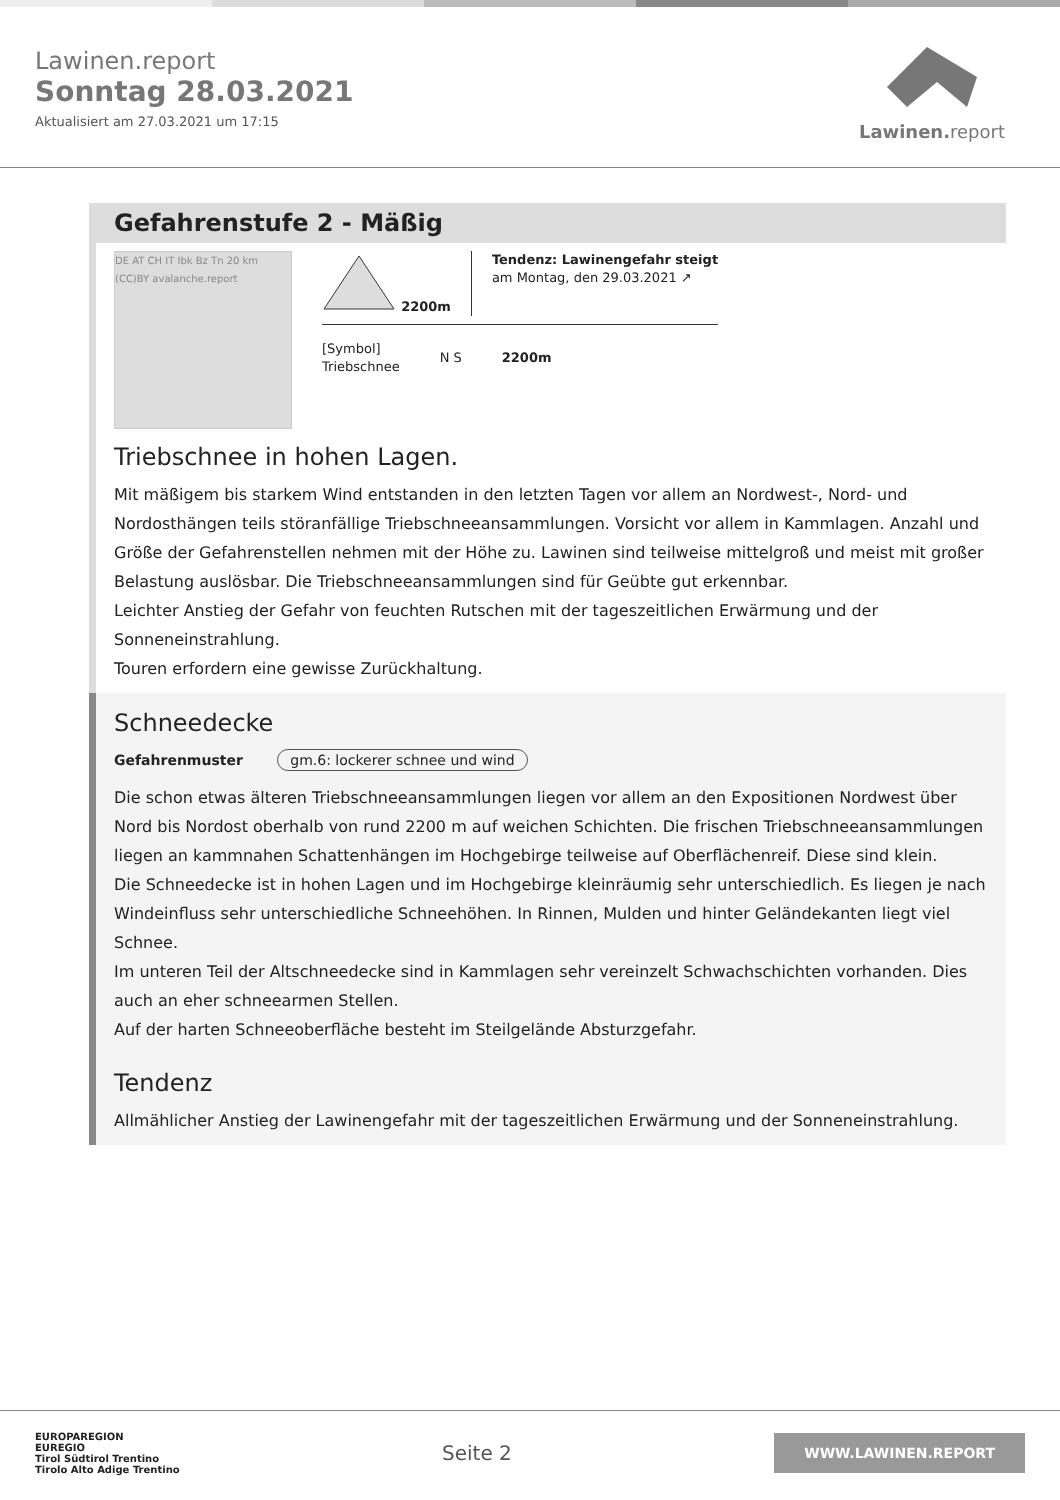Lawinen.report
Sonntag 28.03.2021
Aktualisiert am 27.03.2021 um 17:15
Lawinen. report
Gefahrenstufe 2 - Mäßig
DE AT CH IT Ibk Bz Tn 20 km (CC)BY avalanche.report
2200m Tendenz: Lawinengefahr steigt
am Montag, den 29.03.2021 ↗
[Symbol]
Triebschnee N S 2200m
Triebschnee in hohen Lagen.
Mit mäßigem bis starkem Wind entstanden in den letzten Tagen vor allem an Nordwest-, Nord- und Nordosthängen teils störanfällige Triebschneeansammlungen. Vorsicht vor allem in Kammlagen. Anzahl und Größe der Gefahrenstellen nehmen mit der Höhe zu. Lawinen sind teilweise mittelgroß und meist mit großer Belastung auslösbar. Die Triebschneeansammlungen sind für Geübte gut erkennbar.
Leichter Anstieg der Gefahr von feuchten Rutschen mit der tageszeitlichen Erwärmung und der Sonneneinstrahlung.
Touren erfordern eine gewisse Zurückhaltung.
Schneedecke
Gefahrenmuster gm.6: lockerer schnee und wind
Die schon etwas älteren Triebschneeansammlungen liegen vor allem an den Expositionen Nordwest über Nord bis Nordost oberhalb von rund 2200 m auf weichen Schichten. Die frischen Triebschneeansammlungen liegen an kammnahen Schattenhängen im Hochgebirge teilweise auf Oberflächenreif. Diese sind klein.
Die Schneedecke ist in hohen Lagen und im Hochgebirge kleinräumig sehr unterschiedlich. Es liegen je nach Windeinfluss sehr unterschiedliche Schneehöhen. In Rinnen, Mulden und hinter Geländekanten liegt viel Schnee.
Im unteren Teil der Altschneedecke sind in Kammlagen sehr vereinzelt Schwachschichten vorhanden. Dies auch an eher schneearmen Stellen.
Auf der harten Schneeoberfläche besteht im Steilgelände Absturzgefahr.
Tendenz
Allmählicher Anstieg der Lawinengefahr mit der tageszeitlichen Erwärmung und der Sonneneinstrahlung.
EUROPAREGION
EUREGIO
Tirol Südtirol Trentino
Tirolo Alto Adige Trentino
Seite 2
WWW.LAWINEN.REPORT